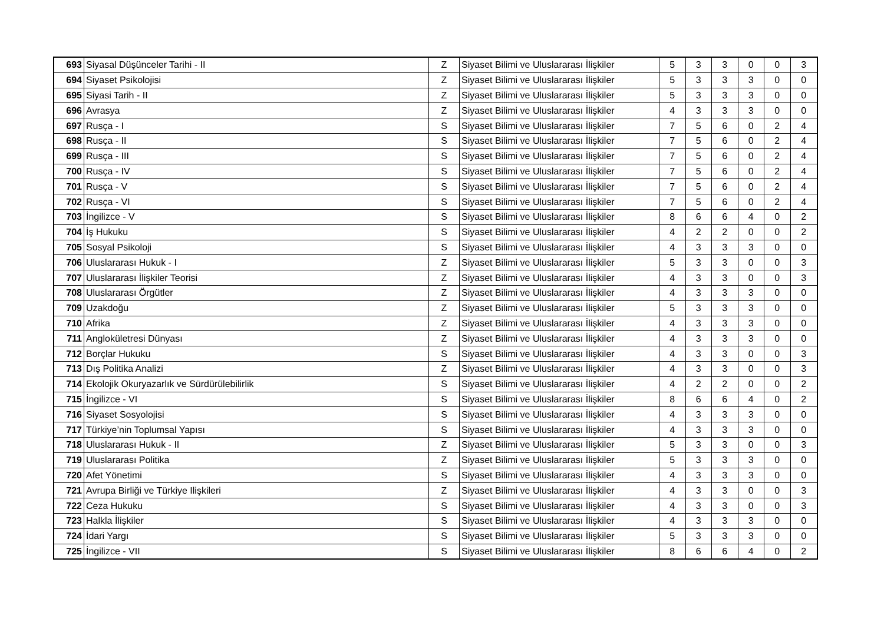| 693 | Siyasal Düşünceler Tarihi - II | Z | Siyaset Bilimi ve Uluslararası İlişkiler | 5 | 3 | 3 | 0 | 0 | 3 |
| 694 | Siyaset Psikolojisi | Z | Siyaset Bilimi ve Uluslararası İlişkiler | 5 | 3 | 3 | 3 | 0 | 0 |
| 695 | Siyasi Tarih - II | Z | Siyaset Bilimi ve Uluslararası İlişkiler | 5 | 3 | 3 | 3 | 0 | 0 |
| 696 | Avrasya | Z | Siyaset Bilimi ve Uluslararası İlişkiler | 4 | 3 | 3 | 3 | 0 | 0 |
| 697 | Rusça - I | S | Siyaset Bilimi ve Uluslararası İlişkiler | 7 | 5 | 6 | 0 | 2 | 4 |
| 698 | Rusça - II | S | Siyaset Bilimi ve Uluslararası İlişkiler | 7 | 5 | 6 | 0 | 2 | 4 |
| 699 | Rusça - III | S | Siyaset Bilimi ve Uluslararası İlişkiler | 7 | 5 | 6 | 0 | 2 | 4 |
| 700 | Rusça - IV | S | Siyaset Bilimi ve Uluslararası İlişkiler | 7 | 5 | 6 | 0 | 2 | 4 |
| 701 | Rusça - V | S | Siyaset Bilimi ve Uluslararası İlişkiler | 7 | 5 | 6 | 0 | 2 | 4 |
| 702 | Rusça - VI | S | Siyaset Bilimi ve Uluslararası İlişkiler | 7 | 5 | 6 | 0 | 2 | 4 |
| 703 | İngilizce - V | S | Siyaset Bilimi ve Uluslararası İlişkiler | 8 | 6 | 6 | 4 | 0 | 2 |
| 704 | İş Hukuku | S | Siyaset Bilimi ve Uluslararası İlişkiler | 4 | 2 | 2 | 0 | 0 | 2 |
| 705 | Sosyal Psikoloji | S | Siyaset Bilimi ve Uluslararası İlişkiler | 4 | 3 | 3 | 3 | 0 | 0 |
| 706 | Uluslararası Hukuk - I | Z | Siyaset Bilimi ve Uluslararası İlişkiler | 5 | 3 | 3 | 0 | 0 | 3 |
| 707 | Uluslararası İlişkiler Teorisi | Z | Siyaset Bilimi ve Uluslararası İlişkiler | 4 | 3 | 3 | 0 | 0 | 3 |
| 708 | Uluslararası Örgütler | Z | Siyaset Bilimi ve Uluslararası İlişkiler | 4 | 3 | 3 | 3 | 0 | 0 |
| 709 | Uzakdoğu | Z | Siyaset Bilimi ve Uluslararası İlişkiler | 5 | 3 | 3 | 3 | 0 | 0 |
| 710 | Afrika | Z | Siyaset Bilimi ve Uluslararası İlişkiler | 4 | 3 | 3 | 3 | 0 | 0 |
| 711 | Anglokületresi Dünyası | Z | Siyaset Bilimi ve Uluslararası İlişkiler | 4 | 3 | 3 | 3 | 0 | 0 |
| 712 | Borçlar Hukuku | S | Siyaset Bilimi ve Uluslararası İlişkiler | 4 | 3 | 3 | 0 | 0 | 3 |
| 713 | Dış Politika Analizi | Z | Siyaset Bilimi ve Uluslararası İlişkiler | 4 | 3 | 3 | 0 | 0 | 3 |
| 714 | Ekolojik Okuryazarlık ve Sürdürülebilirlik | S | Siyaset Bilimi ve Uluslararası İlişkiler | 4 | 2 | 2 | 0 | 0 | 2 |
| 715 | İngilizce - VI | S | Siyaset Bilimi ve Uluslararası İlişkiler | 8 | 6 | 6 | 4 | 0 | 2 |
| 716 | Siyaset Sosyolojisi | S | Siyaset Bilimi ve Uluslararası İlişkiler | 4 | 3 | 3 | 3 | 0 | 0 |
| 717 | Türkiye’nin Toplumsal Yapısı | S | Siyaset Bilimi ve Uluslararası İlişkiler | 4 | 3 | 3 | 3 | 0 | 0 |
| 718 | Uluslararası Hukuk - II | Z | Siyaset Bilimi ve Uluslararası İlişkiler | 5 | 3 | 3 | 0 | 0 | 3 |
| 719 | Uluslararası Politika | Z | Siyaset Bilimi ve Uluslararası İlişkiler | 5 | 3 | 3 | 3 | 0 | 0 |
| 720 | Afet Yönetimi | S | Siyaset Bilimi ve Uluslararası İlişkiler | 4 | 3 | 3 | 3 | 0 | 0 |
| 721 | Avrupa Birliği ve Türkiye Ilişkileri | Z | Siyaset Bilimi ve Uluslararası İlişkiler | 4 | 3 | 3 | 0 | 0 | 3 |
| 722 | Ceza Hukuku | S | Siyaset Bilimi ve Uluslararası İlişkiler | 4 | 3 | 3 | 0 | 0 | 3 |
| 723 | Halkla İlişkiler | S | Siyaset Bilimi ve Uluslararası İlişkiler | 4 | 3 | 3 | 3 | 0 | 0 |
| 724 | İdari Yargı | S | Siyaset Bilimi ve Uluslararası İlişkiler | 5 | 3 | 3 | 3 | 0 | 0 |
| 725 | İngilizce - VII | S | Siyaset Bilimi ve Uluslararası İlişkiler | 8 | 6 | 6 | 4 | 0 | 2 |